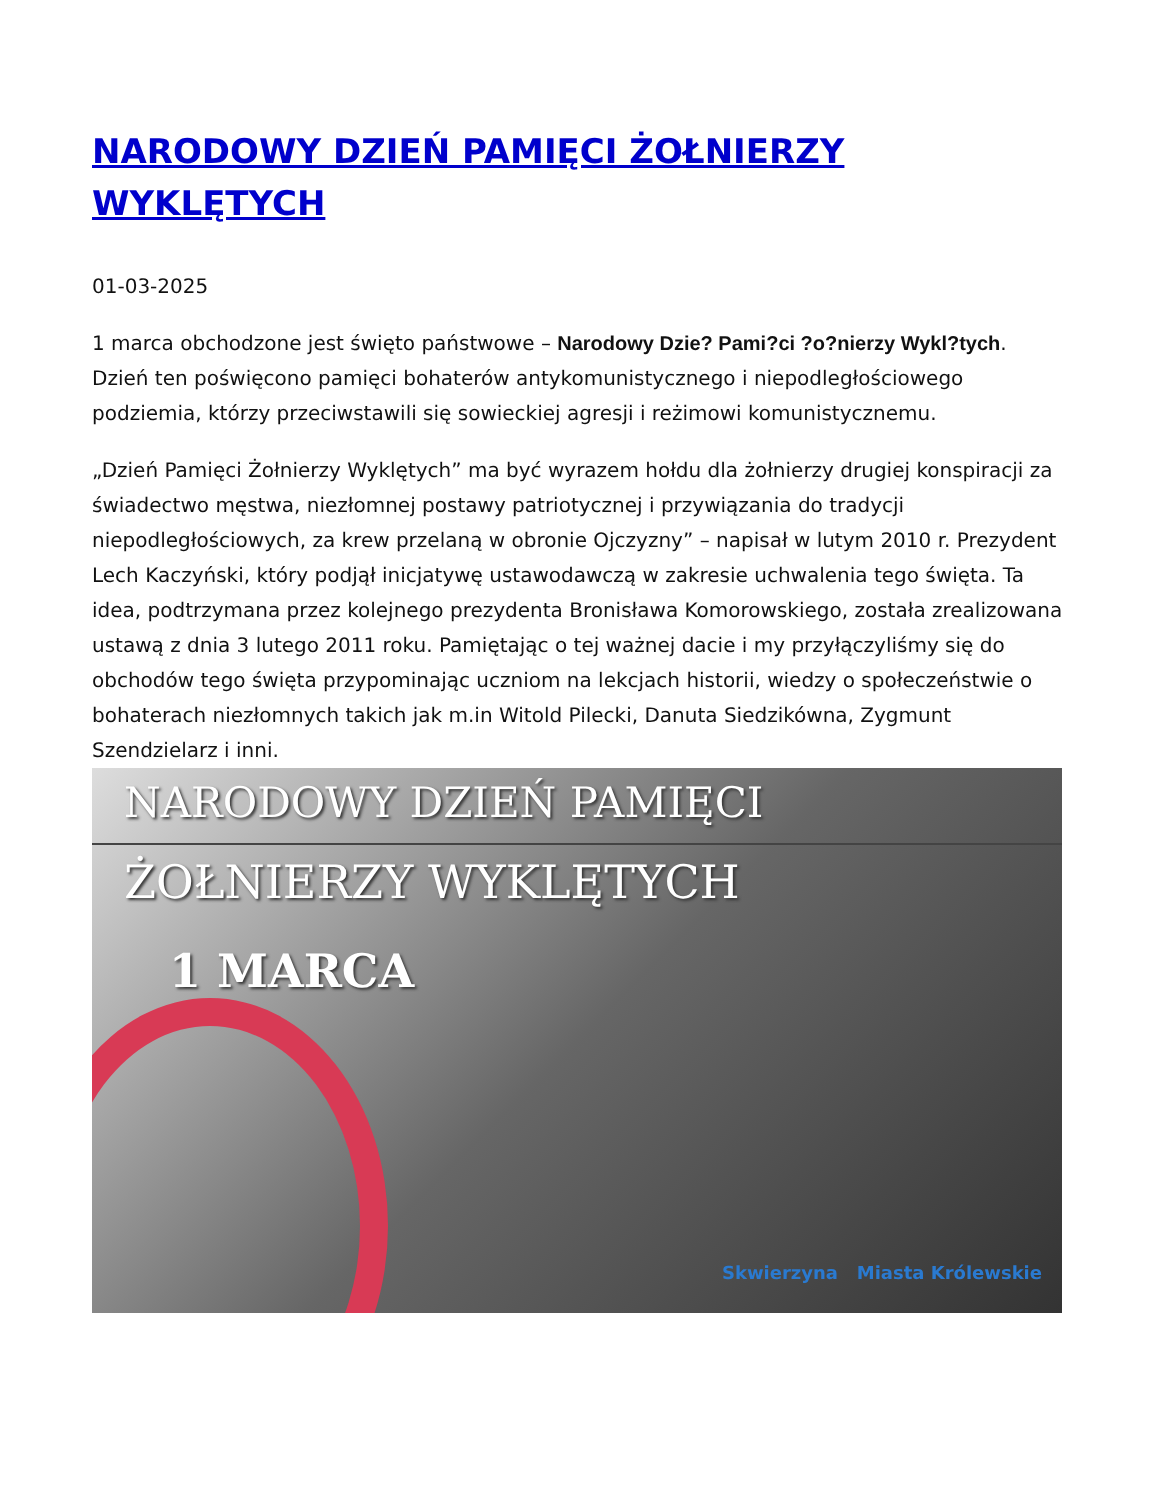NARODOWY DZIEŃ PAMIĘCI ŻOŁNIERZY WYKLĘTYCH
01-03-2025
1 marca obchodzone jest święto państwowe – Narodowy Dzie? Pami?ci ?o?nierzy Wykl?tych. Dzień ten poświęcono pamięci bohaterów antykomunistycznego i niepodległościowego podziemia, którzy przeciwstawili się sowieckiej agresji i reżimowi komunistycznemu.
„Dzień Pamięci Żołnierzy Wyklętych” ma być wyrazem hołdu dla żołnierzy drugiej konspiracji za świadectwo męstwa, niezłomnej postawy patriotycznej i przywiązania do tradycji niepodległościowych, za krew przelaną w obronie Ojczyzny” – napisał w lutym 2010 r. Prezydent Lech Kaczyński, który podjął inicjatywę ustawodawczą w zakresie uchwalenia tego święta. Ta idea, podtrzymana przez kolejnego prezydenta Bronisława Komorowskiego, została zrealizowana ustawą z dnia 3 lutego 2011 roku. Pamiętając o tej ważnej dacie i my przyłączyliśmy się do obchodów tego święta przypominając uczniom na lekcjach historii, wiedzy o społeczeństwie o bohaterach niezłomnych takich jak m.in Witold Pilecki, Danuta Siedzikówna, Zygmunt Szendzielarz i inni.
NARODOWY DZIEŃ PAMIĘCI
ŻOŁNIERZY WYKLĘTYCH
1 MARCA
Skwierzyna Miasta Królewskie